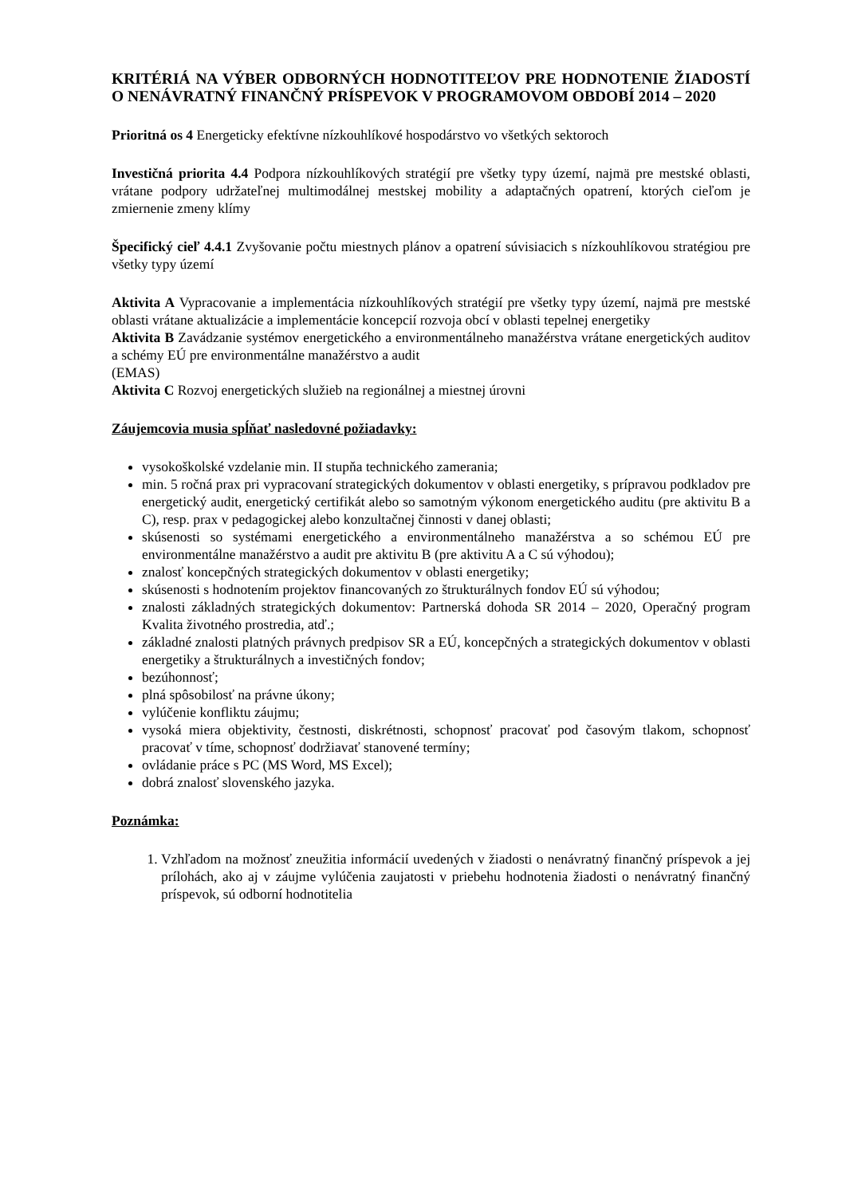KRITÉRIÁ NA VÝBER ODBORNÝCH HODNOTITEĽOV PRE HODNOTENIE ŽIADOSTÍ O NENÁVRATNÝ FINANČNÝ PRÍSPEVOK V PROGRAMOVOM OBDOBÍ 2014 – 2020
Prioritná os 4 Energeticky efektívne nízkouhlíkové hospodárstvo vo všetkých sektoroch
Investičná priorita 4.4 Podpora nízkouhlíkových stratégií pre všetky typy území, najmä pre mestské oblasti, vrátane podpory udržateľnej multimodálnej mestskej mobility a adaptačných opatrení, ktorých cieľom je zmiernenie zmeny klímy
Špecifický cieľ 4.4.1 Zvyšovanie počtu miestnych plánov a opatrení súvisiacich s nízkouhlíkovou stratégiou pre všetky typy území
Aktivita A Vypracovanie a implementácia nízkouhlíkových stratégií pre všetky typy území, najmä pre mestské oblasti vrátane aktualizácie a implementácie koncepcií rozvoja obcí v oblasti tepelnej energetiky
Aktivita B Zavádzanie systémov energetického a environmentálneho manažérstva vrátane energetických auditov a schémy EÚ pre environmentálne manažérstvo a audit
(EMAS)
Aktivita C Rozvoj energetických služieb na regionálnej a miestnej úrovni
Záujemcovia musia spĺňať nasledovné požiadavky:
vysokoškolské vzdelanie min. II stupňa technického zamerania;
min. 5 ročná prax pri vypracovaní strategických dokumentov v oblasti energetiky, s prípravou podkladov pre energetický audit, energetický certifikát alebo so samotným výkonom energetického auditu (pre aktivitu B a C), resp. prax v pedagogickej alebo konzultačnej činnosti v danej oblasti;
skúsenosti so systémami energetického a environmentálneho manažérstva a so schémou EÚ pre environmentálne manažérstvo a audit pre aktivitu B (pre aktivitu A a C sú výhodou);
znalosť koncepčných strategických dokumentov v oblasti energetiky;
skúsenosti s hodnotením projektov financovaných zo štrukturálnych fondov EÚ sú výhodou;
znalosti základných strategických dokumentov: Partnerská dohoda SR 2014 – 2020, Operačný program Kvalita životného prostredia, atď.;
základné znalosti platných právnych predpisov SR a EÚ, koncepčných a strategických dokumentov v oblasti energetiky a štrukturálnych a investičných fondov;
bezúhonnosť;
plná spôsobilosť na právne úkony;
vylúčenie konfliktu záujmu;
vysoká miera objektivity, čestnosti, diskrétnosti, schopnosť pracovať pod časovým tlakom, schopnosť pracovať v tíme, schopnosť dodržiavať stanovené termíny;
ovládanie práce s PC (MS Word, MS Excel);
dobrá znalosť slovenského jazyka.
Poznámka:
1. Vzhľadom na možnosť zneužitia informácií uvedených v žiadosti o nenávratný finančný príspevok a jej prílohách, ako aj v záujme vylúčenia zaujatosti v priebehu hodnotenia žiadosti o nenávratný finančný príspevok, sú odborní hodnotitelia